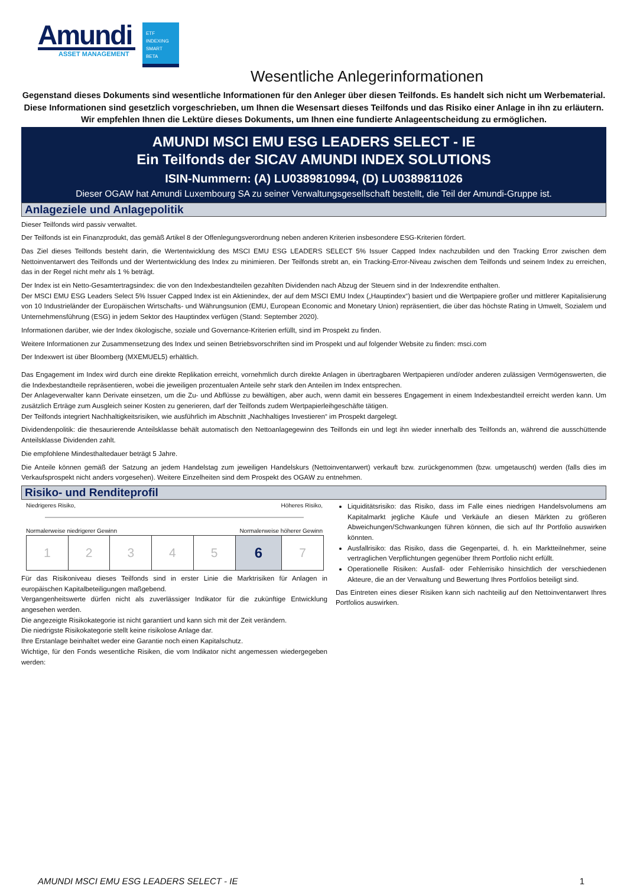Amundi
ASSET MANAGEMENT
ETF
INDEXING
SMART BETA
Wesentliche Anlegerinformationen
Gegenstand dieses Dokuments sind wesentliche Informationen für den Anleger über diesen Teilfonds. Es handelt sich nicht um Werbematerial. Diese Informationen sind gesetzlich vorgeschrieben, um Ihnen die Wesensart dieses Teilfonds und das Risiko einer Anlage in ihn zu erläutern. Wir empfehlen Ihnen die Lektüre dieses Dokuments, um Ihnen eine fundierte Anlageentscheidung zu ermöglichen.
AMUNDI MSCI EMU ESG LEADERS SELECT - IE
Ein Teilfonds der SICAV AMUNDI INDEX SOLUTIONS
ISIN-Nummern: (A) LU0389810994, (D) LU0389811026
Dieser OGAW hat Amundi Luxembourg SA zu seiner Verwaltungsgesellschaft bestellt, die Teil der Amundi-Gruppe ist.
Anlageziele und Anlagepolitik
Dieser Teilfonds wird passiv verwaltet.
Der Teilfonds ist ein Finanzprodukt, das gemäß Artikel 8 der Offenlegungsverordnung neben anderen Kriterien insbesondere ESG-Kriterien fördert.
Das Ziel dieses Teilfonds besteht darin, die Wertentwicklung des MSCI EMU ESG LEADERS SELECT 5% Issuer Capped Index nachzubilden und den Tracking Error zwischen dem Nettoinventarwert des Teilfonds und der Wertentwicklung des Index zu minimieren. Der Teilfonds strebt an, ein Tracking-Error-Niveau zwischen dem Teilfonds und seinem Index zu erreichen, das in der Regel nicht mehr als 1 % beträgt.
Der Index ist ein Netto-Gesamtertragsindex: die von den Indexbestandteilen gezahlten Dividenden nach Abzug der Steuern sind in der Indexrendite enthalten.
Der MSCI EMU ESG Leaders Select 5% Issuer Capped Index ist ein Aktienindex, der auf dem MSCI EMU Index („Hauptindex“) basiert und die Wertpapiere großer und mittlerer Kapitalisierung von 10 Industrieländer der Europäischen Wirtschafts- und Währungsunion (EMU, European Economic and Monetary Union) repräsentiert, die über das höchste Rating in Umwelt, Sozialem und Unternehmensführung (ESG) in jedem Sektor des Hauptindex verfügen (Stand: September 2020).
Informationen darüber, wie der Index ökologische, soziale und Governance-Kriterien erfüllt, sind im Prospekt zu finden.
Weitere Informationen zur Zusammensetzung des Index und seinen Betriebsvorschriften sind im Prospekt und auf folgender Website zu finden: msci.com
Der Indexwert ist über Bloomberg (MXEMUEL5) erhältlich.
Das Engagement im Index wird durch eine direkte Replikation erreicht, vornehmlich durch direkte Anlagen in übertragbaren Wertpapieren und/oder anderen zulässigen Vermögenswerten, die die Indexbestandteile repräsentieren, wobei die jeweiligen prozentualen Anteile sehr stark den Anteilen im Index entsprechen.
Der Anlageverwalter kann Derivate einsetzen, um die Zu- und Abflüsse zu bewältigen, aber auch, wenn damit ein besseres Engagement in einem Indexbestandteil erreicht werden kann. Um zusätzlich Erträge zum Ausgleich seiner Kosten zu generieren, darf der Teilfonds zudem Wertpapierleihgeschäfte tätigen.
Der Teilfonds integriert Nachhaltigkeitsrisiken, wie ausführlich im Abschnitt „Nachhaltiges Investieren“ im Prospekt dargelegt.
Dividendenpolitik: die thesaurierende Anteilsklasse behält automatisch den Nettoanlagegewinn des Teilfonds ein und legt ihn wieder innerhalb des Teilfonds an, während die ausschüttende Anteilsklasse Dividenden zahlt.
Die empfohlene Mindesthaltedauer beträgt 5 Jahre.
Die Anteile können gemäß der Satzung an jedem Handelstag zum jeweiligen Handelskurs (Nettoinventarwert) verkauft bzw. zurückgenommen (bzw. umgetauscht) werden (falls dies im Verkaufsprospekt nicht anders vorgesehen). Weitere Einzelheiten sind dem Prospekt des OGAW zu entnehmen.
Risiko- und Renditeprofil
Niedrigeres Risiko, Höheres Risiko,
Normalerweise niedrigerer Gewinn Normalerweise höherer Gewinn
| 1 | 2 | 3 | 4 | 5 | 6 | 7 |
Für das Risikoniveau dieses Teilfonds sind in erster Linie die Marktrisiken für Anlagen in europäischen Kapitalbeteiligungen maßgebend.
Vergangenheitswerte dürfen nicht als zuverlässiger Indikator für die zukünftige Entwicklung angesehen werden.
Die angezeigte Risikokategorie ist nicht garantiert und kann sich mit der Zeit verändern.
Die niedrigste Risikokategorie stellt keine risikolose Anlage dar.
Ihre Erstanlage beinhaltet weder eine Garantie noch einen Kapitalschutz.
Wichtige, für den Fonds wesentliche Risiken, die vom Indikator nicht angemessen wiedergegeben werden:
Liquiditätsrisiko: das Risiko, dass im Falle eines niedrigen Handelsvolumens am Kapitalmarkt jegliche Käufe und Verkäufe an diesen Märkten zu größeren Abweichungen/Schwankungen führen können, die sich auf Ihr Portfolio auswirken könnten.
Ausfallrisiko: das Risiko, dass die Gegenpartei, d. h. ein Marktteilnehmer, seine vertraglichen Verpflichtungen gegenüber Ihrem Portfolio nicht erfüllt.
Operationelle Risiken: Ausfall- oder Fehlerrisiko hinsichtlich der verschiedenen Akteure, die an der Verwaltung und Bewertung Ihres Portfolios beteiligt sind.
Das Eintreten eines dieser Risiken kann sich nachteilig auf den Nettoinventarwert Ihres Portfolios auswirken.
AMUNDI MSCI EMU ESG LEADERS SELECT - IE 1